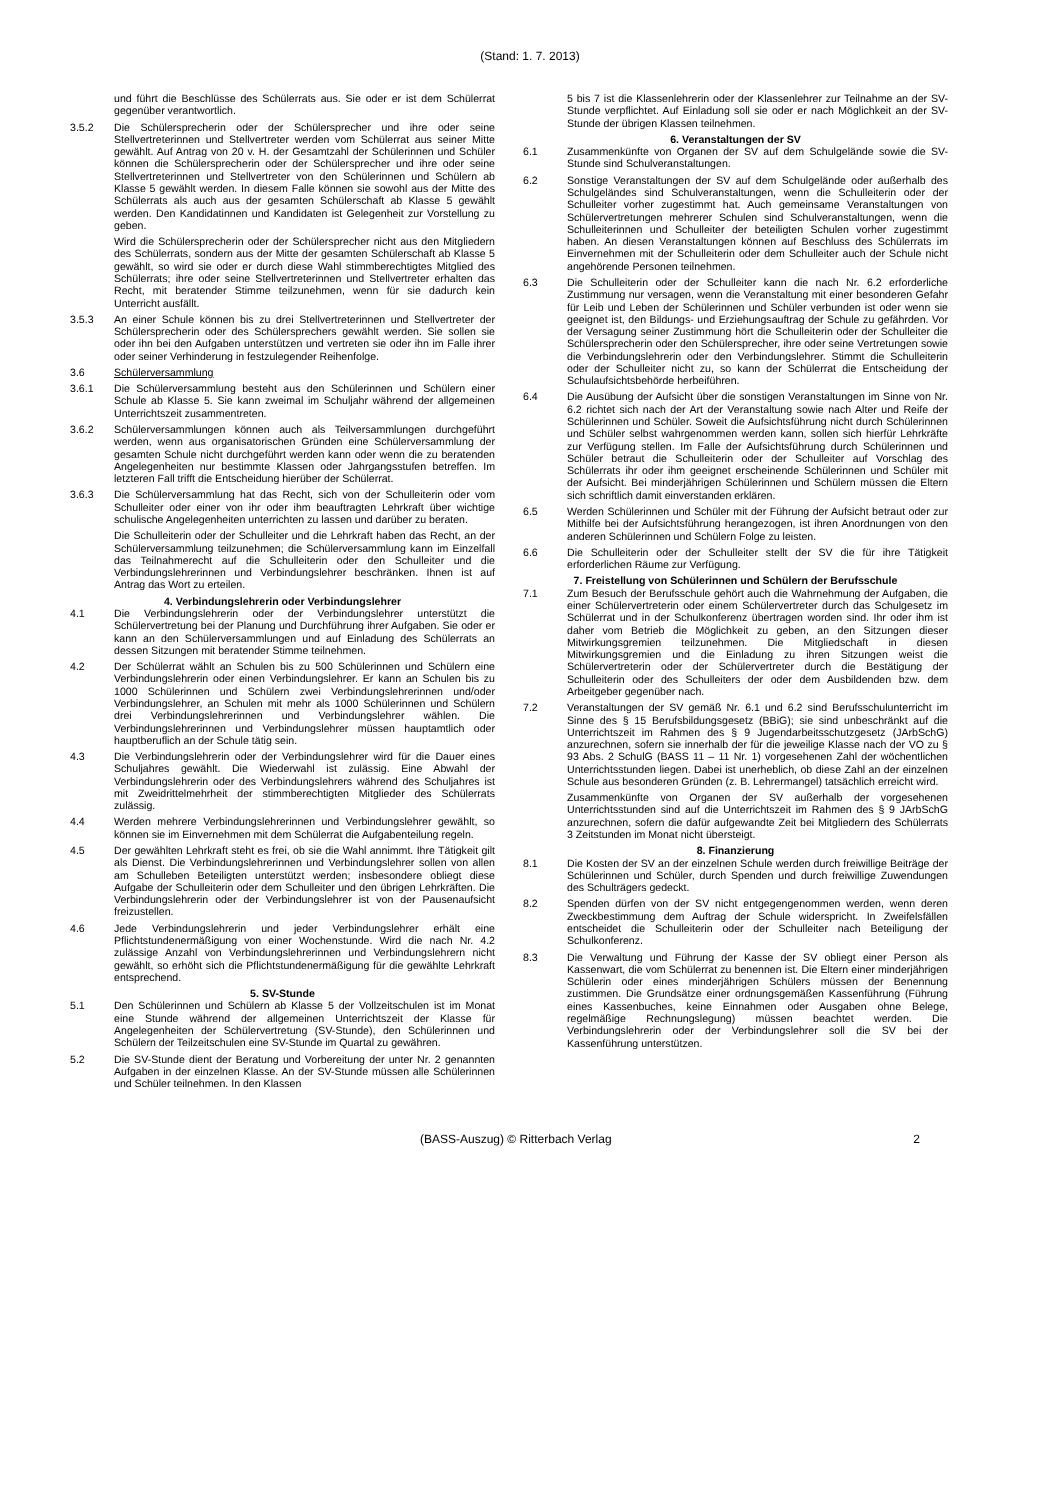(Stand: 1. 7. 2013)
und führt die Beschlüsse des Schülerrats aus. Sie oder er ist dem Schülerrat gegenüber verantwortlich.
3.5.2 Die Schülersprecherin oder der Schülersprecher und ihre oder seine Stellvertreterinnen und Stellvertreter werden vom Schülerrat aus seiner Mitte gewählt. Auf Antrag von 20 v. H. der Gesamtzahl der Schülerinnen und Schüler können die Schülersprecherin oder der Schülersprecher und ihre oder seine Stellvertreterinnen und Stellvertreter von den Schülerinnen und Schülern ab Klasse 5 gewählt werden. In diesem Falle können sie sowohl aus der Mitte des Schülerrats als auch aus der gesamten Schülerschaft ab Klasse 5 gewählt werden. Den Kandidatinnen und Kandidaten ist Gelegenheit zur Vorstellung zu geben.
Wird die Schülersprecherin oder der Schülersprecher nicht aus den Mitgliedern des Schülerrats, sondern aus der Mitte der gesamten Schülerschaft ab Klasse 5 gewählt, so wird sie oder er durch diese Wahl stimmberechtigtes Mitglied des Schülerrats; ihre oder seine Stellvertreterinnen und Stellvertreter erhalten das Recht, mit beratender Stimme teilzunehmen, wenn für sie dadurch kein Unterricht ausfällt.
3.5.3 An einer Schule können bis zu drei Stellvertreterinnen und Stellvertreter der Schülersprecherin oder des Schülersprechers gewählt werden. Sie sollen sie oder ihn bei den Aufgaben unterstützen und vertreten sie oder ihn im Falle ihrer oder seiner Verhinderung in festzulegender Reihenfolge.
3.6 Schülerversammlung
3.6.1 Die Schülerversammlung besteht aus den Schülerinnen und Schülern einer Schule ab Klasse 5. Sie kann zweimal im Schuljahr während der allgemeinen Unterrichtszeit zusammentreten.
3.6.2 Schülerversammlungen können auch als Teilversammlungen durchgeführt werden, wenn aus organisatorischen Gründen eine Schülerversammlung der gesamten Schule nicht durchgeführt werden kann oder wenn die zu beratenden Angelegenheiten nur bestimmte Klassen oder Jahrgangsstufen betreffen. Im letzteren Fall trifft die Entscheidung hierüber der Schülerrat.
3.6.3 Die Schülerversammlung hat das Recht, sich von der Schulleiterin oder vom Schulleiter oder einer von ihr oder ihm beauftragten Lehrkraft über wichtige schulische Angelegenheiten unterrichten zu lassen und darüber zu beraten.
Die Schulleiterin oder der Schulleiter und die Lehrkraft haben das Recht, an der Schülerversammlung teilzunehmen; die Schülerversammlung kann im Einzelfall das Teilnahmerecht auf die Schulleiterin oder den Schulleiter und die Verbindungslehrerinnen und Verbindungslehrer beschränken. Ihnen ist auf Antrag das Wort zu erteilen.
4. Verbindungslehrerin oder Verbindungslehrer
4.1 Die Verbindungslehrerin oder der Verbindungslehrer unterstützt die Schülervertretung bei der Planung und Durchführung ihrer Aufgaben. Sie oder er kann an den Schülerversammlungen und auf Einladung des Schülerrats an dessen Sitzungen mit beratender Stimme teilnehmen.
4.2 Der Schülerrat wählt an Schulen bis zu 500 Schülerinnen und Schülern eine Verbindungslehrerin oder einen Verbindungslehrer. Er kann an Schulen bis zu 1000 Schülerinnen und Schülern zwei Verbindungslehrerinnen und/oder Verbindungslehrer, an Schulen mit mehr als 1000 Schülerinnen und Schülern drei Verbindungslehrerinnen und Verbindungslehrer wählen. Die Verbindungslehrerinnen und Verbindungslehrer müssen hauptamtlich oder hauptberuflich an der Schule tätig sein.
4.3 Die Verbindungslehrerin oder der Verbindungslehrer wird für die Dauer eines Schuljahres gewählt. Die Wiederwahl ist zulässig. Eine Abwahl der Verbindungslehrerin oder des Verbindungslehrers während des Schuljahres ist mit Zweidrittelmehrheit der stimmberechtigten Mitglieder des Schülerrats zulässig.
4.4 Werden mehrere Verbindungslehrerinnen und Verbindungslehrer gewählt, so können sie im Einvernehmen mit dem Schülerrat die Aufgabenteilung regeln.
4.5 Der gewählten Lehrkraft steht es frei, ob sie die Wahl annimmt. Ihre Tätigkeit gilt als Dienst. Die Verbindungslehrerinnen und Verbindungslehrer sollen von allen am Schulleben Beteiligten unterstützt werden; insbesondere obliegt diese Aufgabe der Schulleiterin oder dem Schulleiter und den übrigen Lehrkräften. Die Verbindungslehrerin oder der Verbindungslehrer ist von der Pausenaufsicht freizustellen.
4.6 Jede Verbindungslehrerin und jeder Verbindungslehrer erhält eine Pflichtstundenermäßigung von einer Wochenstunde. Wird die nach Nr. 4.2 zulässige Anzahl von Verbindungslehrerinnen und Verbindungslehrern nicht gewählt, so erhöht sich die Pflichtstundenermäßigung für die gewählte Lehrkraft entsprechend.
5. SV-Stunde
5.1 Den Schülerinnen und Schülern ab Klasse 5 der Vollzeitschulen ist im Monat eine Stunde während der allgemeinen Unterrichtszeit der Klasse für Angelegenheiten der Schülervertretung (SV-Stunde), den Schülerinnen und Schülern der Teilzeitschulen eine SV-Stunde im Quartal zu gewähren.
5.2 Die SV-Stunde dient der Beratung und Vorbereitung der unter Nr. 2 genannten Aufgaben in der einzelnen Klasse. An der SV-Stunde müssen alle Schülerinnen und Schüler teilnehmen. In den Klassen
5 bis 7 ist die Klassenlehrerin oder der Klassenlehrer zur Teilnahme an der SV-Stunde verpflichtet. Auf Einladung soll sie oder er nach Möglichkeit an der SV-Stunde der übrigen Klassen teilnehmen.
6. Veranstaltungen der SV
6.1 Zusammenkünfte von Organen der SV auf dem Schulgelände sowie die SV-Stunde sind Schulveranstaltungen.
6.2 Sonstige Veranstaltungen der SV auf dem Schulgelände oder außerhalb des Schulgeländes sind Schulveranstaltungen, wenn die Schulleiterin oder der Schulleiter vorher zugestimmt hat. Auch gemeinsame Veranstaltungen von Schülervertretungen mehrerer Schulen sind Schulveranstaltungen, wenn die Schulleiterinnen und Schulleiter der beteiligten Schulen vorher zugestimmt haben. An diesen Veranstaltungen können auf Beschluss des Schülerrats im Einvernehmen mit der Schulleiterin oder dem Schulleiter auch der Schule nicht angehörende Personen teilnehmen.
6.3 Die Schulleiterin oder der Schulleiter kann die nach Nr. 6.2 erforderliche Zustimmung nur versagen, wenn die Veranstaltung mit einer besonderen Gefahr für Leib und Leben der Schülerinnen und Schüler verbunden ist oder wenn sie geeignet ist, den Bildungs- und Erziehungsauftrag der Schule zu gefährden. Vor der Versagung seiner Zustimmung hört die Schulleiterin oder der Schulleiter die Schülersprecherin oder den Schülersprecher, ihre oder seine Vertretungen sowie die Verbindungslehrerin oder den Verbindungslehrer. Stimmt die Schulleiterin oder der Schulleiter nicht zu, so kann der Schülerrat die Entscheidung der Schulaufsichtsbehörde herbeiführen.
6.4 Die Ausübung der Aufsicht über die sonstigen Veranstaltungen im Sinne von Nr. 6.2 richtet sich nach der Art der Veranstaltung sowie nach Alter und Reife der Schülerinnen und Schüler. Soweit die Aufsichtsführung nicht durch Schülerinnen und Schüler selbst wahrgenommen werden kann, sollen sich hierfür Lehrkräfte zur Verfügung stellen. Im Falle der Aufsichtsführung durch Schülerinnen und Schüler betraut die Schulleiterin oder der Schulleiter auf Vorschlag des Schülerrats ihr oder ihm geeignet erscheinende Schülerinnen und Schüler mit der Aufsicht. Bei minderjährigen Schülerinnen und Schülern müssen die Eltern sich schriftlich damit einverstanden erklären.
6.5 Werden Schülerinnen und Schüler mit der Führung der Aufsicht betraut oder zur Mithilfe bei der Aufsichtsführung herangezogen, ist ihren Anordnungen von den anderen Schülerinnen und Schülern Folge zu leisten.
6.6 Die Schulleiterin oder der Schulleiter stellt der SV die für ihre Tätigkeit erforderlichen Räume zur Verfügung.
7. Freistellung von Schülerinnen und Schülern der Berufsschule
7.1 Zum Besuch der Berufsschule gehört auch die Wahrnehmung der Aufgaben, die einer Schülervertreterin oder einem Schülervertreter durch das Schulgesetz im Schülerrat und in der Schulkonferenz übertragen worden sind. Ihr oder ihm ist daher vom Betrieb die Möglichkeit zu geben, an den Sitzungen dieser Mitwirkungsgremien teilzunehmen. Die Mitgliedschaft in diesen Mitwirkungsgremien und die Einladung zu ihren Sitzungen weist die Schülervertreterin oder der Schülervertreter durch die Bestätigung der Schulleiterin oder des Schulleiters der oder dem Ausbildenden bzw. dem Arbeitgeber gegenüber nach.
7.2 Veranstaltungen der SV gemäß Nr. 6.1 und 6.2 sind Berufsschulunterricht im Sinne des § 15 Berufsbildungsgesetz (BBiG); sie sind unbeschränkt auf die Unterrichtszeit im Rahmen des § 9 Jugendarbeitsschutzgesetz (JArbSchG) anzurechnen, sofern sie innerhalb der für die jeweilige Klasse nach der VO zu § 93 Abs. 2 SchulG (BASS 11 – 11 Nr. 1) vorgesehenen Zahl der wöchentlichen Unterrichtsstunden liegen. Dabei ist unerheblich, ob diese Zahl an der einzelnen Schule aus besonderen Gründen (z. B. Lehrermangel) tatsächlich erreicht wird.
Zusammenkünfte von Organen der SV außerhalb der vorgesehenen Unterrichtsstunden sind auf die Unterrichtszeit im Rahmen des § 9 JArbSchG anzurechnen, sofern die dafür aufgewandte Zeit bei Mitgliedern des Schülerrats 3 Zeitstunden im Monat nicht übersteigt.
8. Finanzierung
8.1 Die Kosten der SV an der einzelnen Schule werden durch freiwillige Beiträge der Schülerinnen und Schüler, durch Spenden und durch freiwillige Zuwendungen des Schulträgers gedeckt.
8.2 Spenden dürfen von der SV nicht entgegengenommen werden, wenn deren Zweckbestimmung dem Auftrag der Schule widerspricht. In Zweifelsfällen entscheidet die Schulleiterin oder der Schulleiter nach Beteiligung der Schulkonferenz.
8.3 Die Verwaltung und Führung der Kasse der SV obliegt einer Person als Kassenwart, die vom Schülerrat zu benennen ist. Die Eltern einer minderjährigen Schülerin oder eines minderjährigen Schülers müssen der Benennung zustimmen. Die Grundsätze einer ordnungsgemäßen Kassenführung (Führung eines Kassenbuches, keine Einnahmen oder Ausgaben ohne Belege, regelmäßige Rechnungslegung) müssen beachtet werden. Die Verbindungslehrerin oder der Verbindungslehrer soll die SV bei der Kassenführung unterstützen.
(BASS-Auszug) © Ritterbach Verlag 2